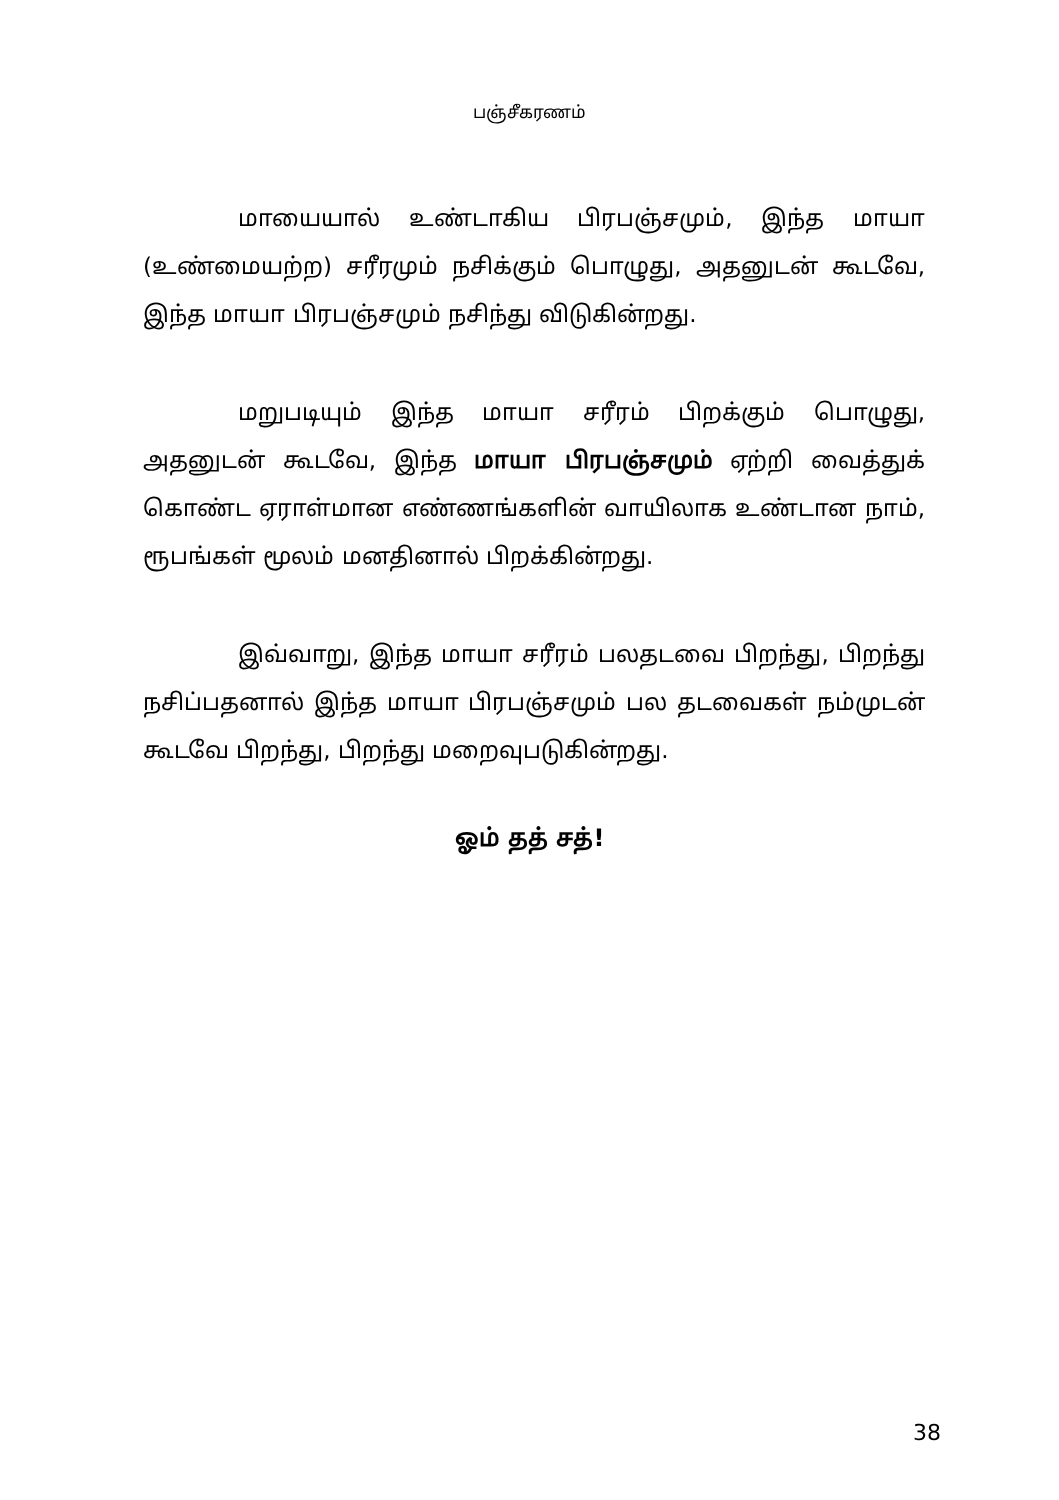பஞ்சீகரணம்
மாயையால் உண்டாகிய பிரபஞ்சமும், இந்த மாயா (உண்மையற்ற) சரீரமும் நசிக்கும் பொழுது, அதனுடன் கூடவே, இந்த மாயா பிரபஞ்சமும் நசிந்து விடுகின்றது.
மறுபடியும் இந்த மாயா சரீரம் பிறக்கும் பொழுது, அதனுடன் கூடவே, இந்த மாயா பிரபஞ்சமும் ஏற்றி வைத்துக் கொண்ட ஏராள்மான எண்ணங்களின் வாயிலாக உண்டான நாம், ரூபங்கள் மூலம் மனதினால் பிறக்கின்றது.
இவ்வாறு, இந்த மாயா சரீரம் பலதடவை பிறந்து, பிறந்து நசிப்பதனால் இந்த மாயா பிரபஞ்சமும் பல தடவைகள் நம்முடன் கூடவே பிறந்து, பிறந்து மறைவுபடுகின்றது.
ஓம் தத் சத்!
38